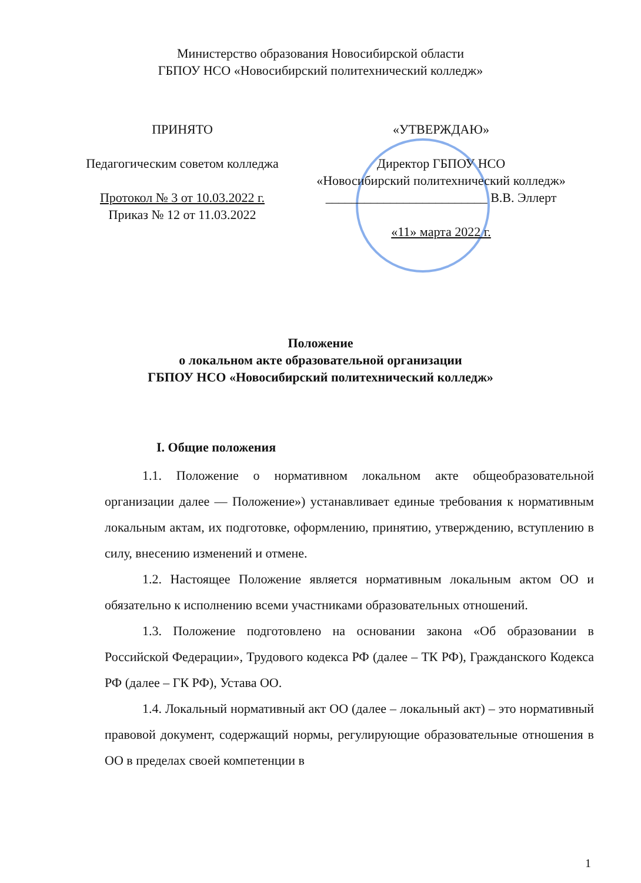Министерство образования Новосибирской области
ГБПОУ НСО «Новосибирский политехнический колледж»
ПРИНЯТО
Педагогическим советом колледжа
Протокол № 3 от 10.03.2022 г.
Приказ № 12 от 11.03.2022
«УТВЕРЖДАЮ»
Директор ГБПОУ НСО
«Новосибирский политехнический колледж»
_________________________ В.В. Эллерт
«11» марта 2022 г.
Положение
о локальном акте образовательной организации
ГБПОУ НСО «Новосибирский политехнический колледж»
I. Общие положения
1.1. Положение о нормативном локальном акте общеобразовательной организации далее — Положение») устанавливает единые требования к нормативным локальным актам, их подготовке, оформлению, принятию, утверждению, вступлению в силу, внесению изменений и отмене.
1.2. Настоящее Положение является нормативным локальным актом ОО и обязательно к исполнению всеми участниками образовательных отношений.
1.3. Положение подготовлено на основании закона «Об образовании в Российской Федерации», Трудового кодекса РФ (далее – ТК РФ), Гражданского Кодекса РФ (далее – ГК РФ), Устава ОО.
1.4. Локальный нормативный акт ОО (далее – локальный акт) – это нормативный правовой документ, содержащий нормы, регулирующие образовательные отношения в ОО в пределах своей компетенции в
1